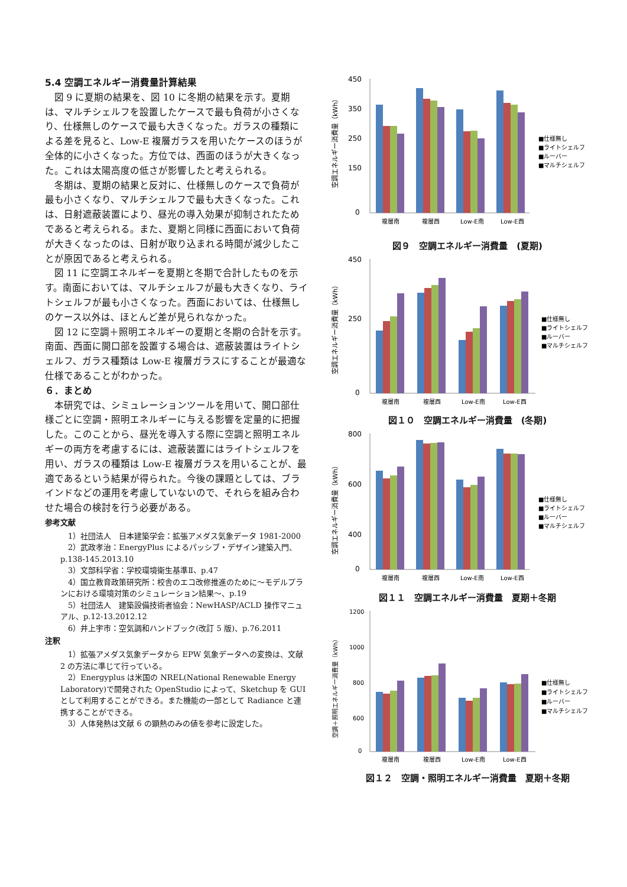5.4 空調エネルギー消費量計算結果
図 9 に夏期の結果を、図 10 に冬期の結果を示す。夏期は、マルチシェルフを設置したケースで最も負荷が小さくなり、仕様無しのケースで最も大きくなった。ガラスの種類による差を見ると、Low-E 複層ガラスを用いたケースのほうが全体的に小さくなった。方位では、西面のほうが大きくなった。これは太陽高度の低さが影響したと考えられる。
冬期は、夏期の結果と反対に、仕様無しのケースで負荷が最も小さくなり、マルチシェルフで最も大きくなった。これは、日射遮蔽装置により、昼光の導入効果が抑制されたためであると考えられる。また、夏期と同様に西面において負荷が大きくなったのは、日射が取り込まれる時間が減少したことが原因であると考えられる。
図 11 に空調エネルギーを夏期と冬期で合計したものを示す。南面においては、マルチシェルフが最も大きくなり、ライトシェルフが最も小さくなった。西面においては、仕様無しのケース以外は、ほとんど差が見られなかった。
図 12 に空調＋照明エネルギーの夏期と冬期の合計を示す。南面、西面に開口部を設置する場合は、遮蔽装置はライトシェルフ、ガラス種類は Low-E 複層ガラスにすることが最適な仕様であることがわかった。
６．まとめ
本研究では、シミュレーションツールを用いて、開口部仕様ごとに空調・照明エネルギーに与える影響を定量的に把握した。このことから、昼光を導入する際に空調と照明エネルギーの両方を考慮するには、遮蔽装置にはライトシェルフを用い、ガラスの種類は Low-E 複層ガラスを用いることが、最適であるという結果が得られた。今後の課題としては、ブラインドなどの運用を考慮していないので、それらを組み合わせた場合の検討を行う必要がある。
参考文献
1）社団法人　日本建築学会：拡張アメダス気象データ 1981-2000
2）武政孝治：EnergyPlus によるパッシブ・デザイン建築入門、p.138-145.2013.10
3）文部科学省：学校環境衛生基準Ⅱ、p.47
4）国立教育政策研究所：校舎のエコ改修推進のために～モデルプランにおける環境対策のシミュレーション結果～、p.19
5）社団法人　建築設備技術者協会：NewHASP/ACLD 操作マニュアル、p.12-13.2012.12
6）井上宇市：空気調和ハンドブック(改訂 5 版)、p.76.2011
注釈
1）拡張アメダス気象データから EPW 気象データへの変換は、文献 2 の方法に準じて行っている。
2）Energyplus は米国の NREL(National Renewable Energy Laboratory)で開発された OpenStudio によって、Sketchup を GUI として利用することができる。また機能の一部として Radiance と連携することができる。
3）人体発熱は文献 6 の顕熱のみの値を参考に設定した。
空調エネルギー消費量（kWh）
450
350
250
150
0
複層南
複層西
Low-E南
Low-E西
■仕様無し
■ライトシェルフ
■ルーバー
■マルチシェルフ
図９　空調エネルギー消費量　(夏期)
空調エネルギー消費量（kWh）
450
250
0
複層南
複層西
Low-E南
Low-E西
■仕様無し
■ライトシェルフ
■ルーバー
■マルチシェルフ
図１０　空調エネルギー消費量　(冬期)
空調エネルギー消費量（kWh）
800
600
400
0
複層南
複層西
Low-E南
Low-E西
■仕様無し
■ライトシェルフ
■ルーバー
■マルチシェルフ
図１１　空調エネルギー消費量　夏期＋冬期
空調＋照明エネルギー消費量（kWh）
1200
1000
800
600
0
複層南
複層西
Low-E南
Low-E西
■仕様無し
■ライトシェルフ
■ルーバー
■マルチシェルフ
図１２　空調・照明エネルギー消費量　夏期＋冬期